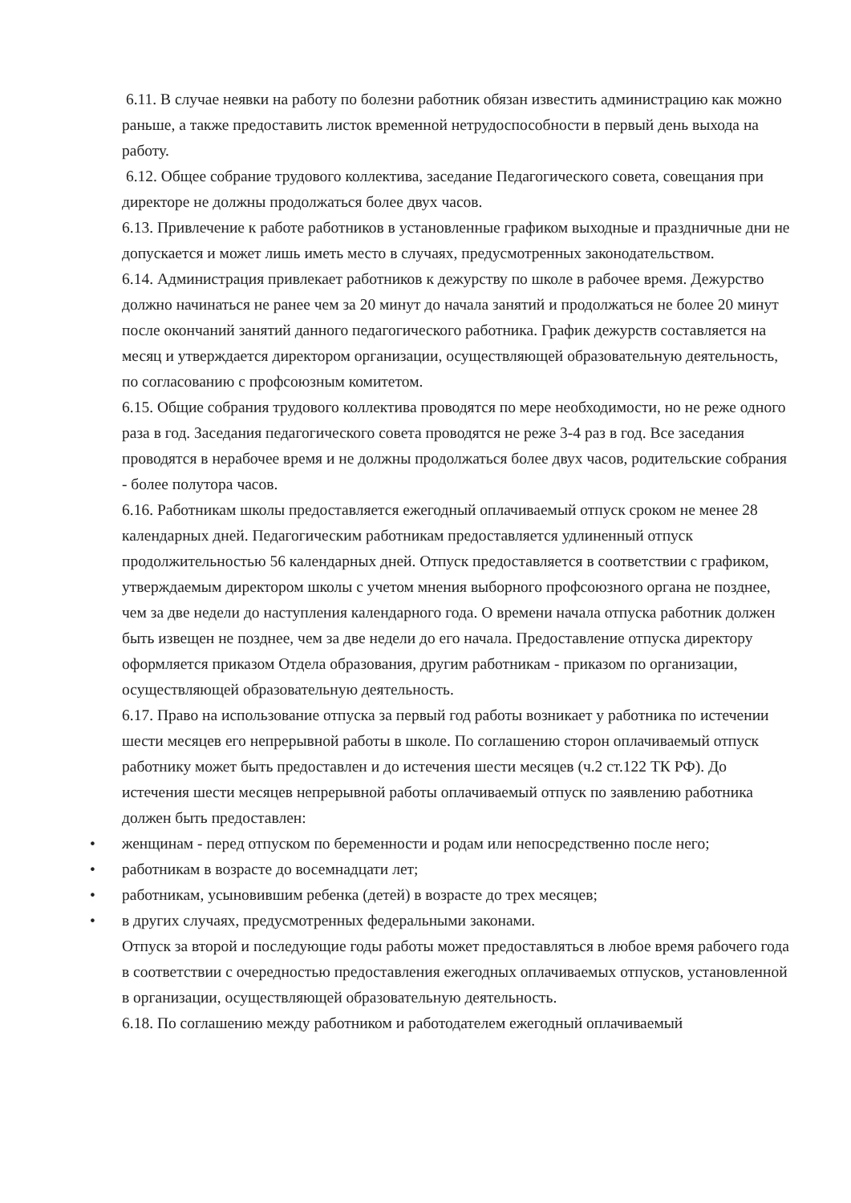6.11. В случае неявки на работу по болезни работник обязан известить администрацию как можно раньше, а также предоставить листок временной нетрудоспособности в первый день выхода на работу.
6.12. Общее собрание трудового коллектива, заседание Педагогического совета, совещания при директоре не должны продолжаться более двух часов.
6.13. Привлечение к работе работников в установленные графиком выходные и праздничные дни не допускается и может лишь иметь место в случаях, предусмотренных законодательством.
6.14. Администрация привлекает работников к дежурству по школе в рабочее время. Дежурство должно начинаться не ранее чем за 20 минут до начала занятий и продолжаться не более 20 минут после окончаний занятий данного педагогического работника. График дежурств составляется на месяц и утверждается директором организации, осуществляющей образовательную деятельность, по согласованию с профсоюзным комитетом.
6.15. Общие собрания трудового коллектива проводятся по мере необходимости, но не реже одного раза в год. Заседания педагогического совета проводятся не реже 3-4 раз в год. Все заседания проводятся в нерабочее время и не должны продолжаться более двух часов, родительские собрания - более полутора часов.
6.16. Работникам школы предоставляется ежегодный оплачиваемый отпуск сроком не менее 28 календарных дней. Педагогическим работникам предоставляется удлиненный отпуск продолжительностью 56 календарных дней. Отпуск предоставляется в соответствии с графиком, утверждаемым директором школы с учетом мнения выборного профсоюзного органа не позднее, чем за две недели до наступления календарного года. О времени начала отпуска работник должен быть извещен не позднее, чем за две недели до его начала. Предоставление отпуска директору оформляется приказом Отдела образования, другим работникам - приказом по организации, осуществляющей образовательную деятельность.
6.17. Право на использование отпуска за первый год работы возникает у работника по истечении шести месяцев его непрерывной работы в школе. По соглашению сторон оплачиваемый отпуск работнику может быть предоставлен и до истечения шести месяцев (ч.2 ст.122 ТК РФ). До истечения шести месяцев непрерывной работы оплачиваемый отпуск по заявлению работника должен быть предоставлен:
• женщинам - перед отпуском по беременности и родам или непосредственно после него;
• работникам в возрасте до восемнадцати лет;
• работникам, усыновившим ребенка (детей) в возрасте до трех месяцев;
• в других случаях, предусмотренных федеральными законами.
Отпуск за второй и последующие годы работы может предоставляться в любое время рабочего года в соответствии с очередностью предоставления ежегодных оплачиваемых отпусков, установленной в организации, осуществляющей образовательную деятельность.
6.18. По соглашению между работником и работодателем ежегодный оплачиваемый